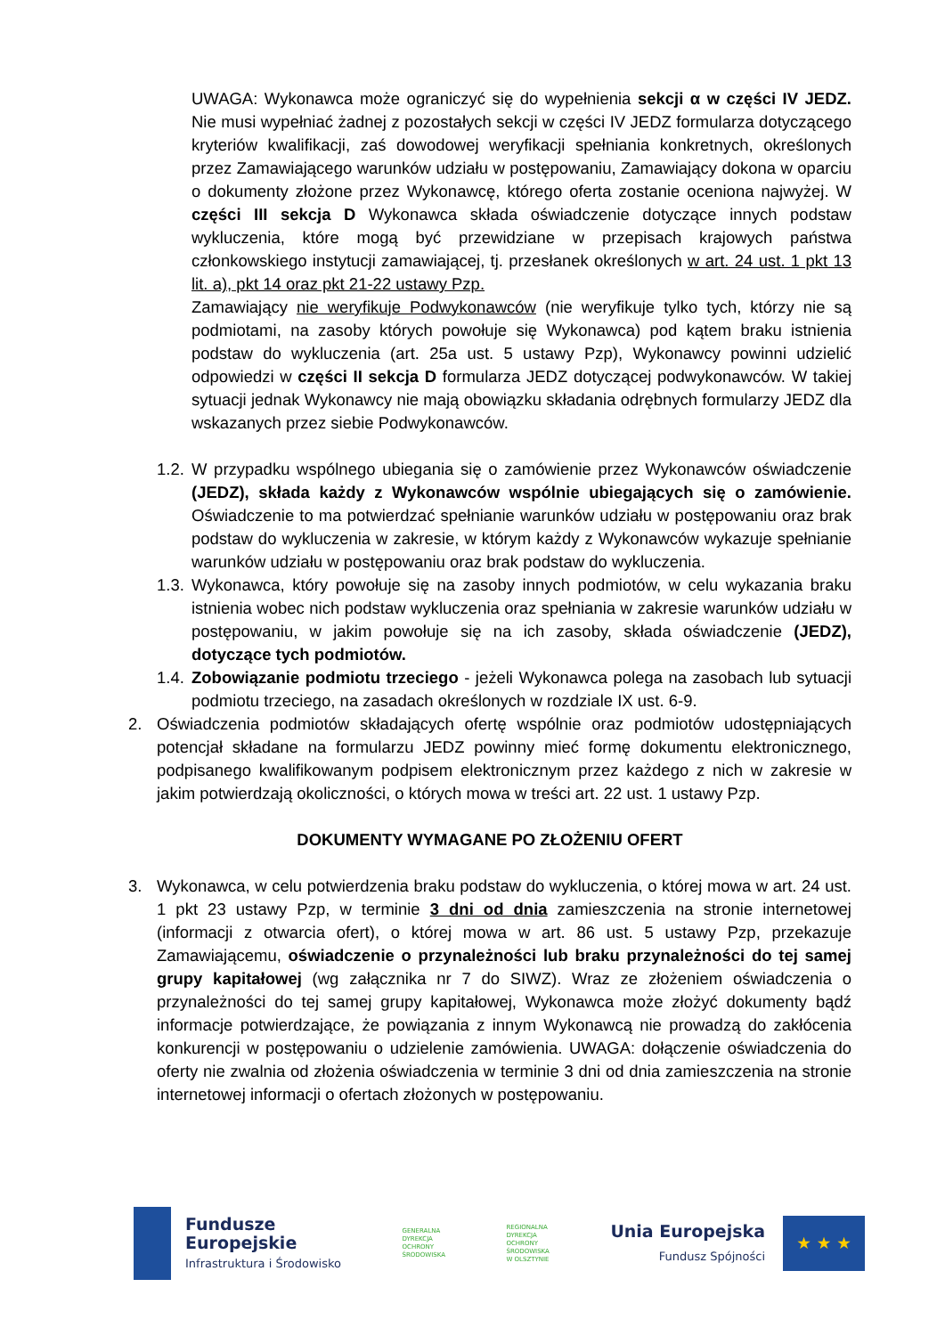UWAGA: Wykonawca może ograniczyć się do wypełnienia sekcji α w części IV JEDZ. Nie musi wypełniać żadnej z pozostałych sekcji w części IV JEDZ formularza dotyczącego kryteriów kwalifikacji, zaś dowodowej weryfikacji spełniania konkretnych, określonych przez Zamawiającego warunków udziału w postępowaniu, Zamawiający dokona w oparciu o dokumenty złożone przez Wykonawcę, którego oferta zostanie oceniona najwyżej. W części III sekcja D Wykonawca składa oświadczenie dotyczące innych podstaw wykluczenia, które mogą być przewidziane w przepisach krajowych państwa członkowskiego instytucji zamawiającej, tj. przesłanek określonych w art. 24 ust. 1 pkt 13 lit. a), pkt 14 oraz pkt 21-22 ustawy Pzp.
Zamawiający nie weryfikuje Podwykonawców (nie weryfikuje tylko tych, którzy nie są podmiotami, na zasoby których powołuje się Wykonawca) pod kątem braku istnienia podstaw do wykluczenia (art. 25a ust. 5 ustawy Pzp), Wykonawcy powinni udzielić odpowiedzi w części II sekcja D formularza JEDZ dotyczącej podwykonawców. W takiej sytuacji jednak Wykonawcy nie mają obowiązku składania odrębnych formularzy JEDZ dla wskazanych przez siebie Podwykonawców.
1.2.
W przypadku wspólnego ubiegania się o zamówienie przez Wykonawców oświadczenie (JEDZ), składa każdy z Wykonawców wspólnie ubiegających się o zamówienie. Oświadczenie to ma potwierdzać spełnianie warunków udziału w postępowaniu oraz brak podstaw do wykluczenia w zakresie, w którym każdy z Wykonawców wykazuje spełnianie warunków udziału w postępowaniu oraz brak podstaw do wykluczenia.
1.3.
Wykonawca, który powołuje się na zasoby innych podmiotów, w celu wykazania braku istnienia wobec nich podstaw wykluczenia oraz spełniania w zakresie warunków udziału w postępowaniu, w jakim powołuje się na ich zasoby, składa oświadczenie (JEDZ), dotyczące tych podmiotów.
1.4.
Zobowiązanie podmiotu trzeciego - jeżeli Wykonawca polega na zasobach lub sytuacji podmiotu trzeciego, na zasadach określonych w rozdziale IX ust. 6-9.
2. Oświadczenia podmiotów składających ofertę wspólnie oraz podmiotów udostępniających potencjał składane na formularzu JEDZ powinny mieć formę dokumentu elektronicznego, podpisanego kwalifikowanym podpisem elektronicznym przez każdego z nich w zakresie w jakim potwierdzają okoliczności, o których mowa w treści art. 22 ust. 1 ustawy Pzp.
DOKUMENTY WYMAGANE PO ZŁOŻENIU OFERT
3. Wykonawca, w celu potwierdzenia braku podstaw do wykluczenia, o której mowa w art. 24 ust. 1 pkt 23 ustawy Pzp, w terminie 3 dni od dnia zamieszczenia na stronie internetowej (informacji z otwarcia ofert), o której mowa w art. 86 ust. 5 ustawy Pzp, przekazuje Zamawiającemu, oświadczenie o przynależności lub braku przynależności do tej samej grupy kapitałowej (wg załącznika nr 7 do SIWZ). Wraz ze złożeniem oświadczenia o przynależności do tej samej grupy kapitałowej, Wykonawca może złożyć dokumenty bądź informacje potwierdzające, że powiązania z innym Wykonawcą nie prowadzą do zakłócenia konkurencji w postępowaniu o udzielenie zamówienia. UWAGA: dołączenie oświadczenia do oferty nie zwalnia od złożenia oświadczenia w terminie 3 dni od dnia zamieszczenia na stronie internetowej informacji o ofertach złożonych w postępowaniu.
Fundusze
Europejskie
Infrastruktura i Środowisko
GENERALNA
DYREKCJA
OCHRONY
ŚRODOWISKA
REGIONALNA
DYREKCJA
OCHRONY
ŚRODOWISKA
W OLSZTYNIE
Unia Europejska
Fundusz Spójności
★ ★ ★